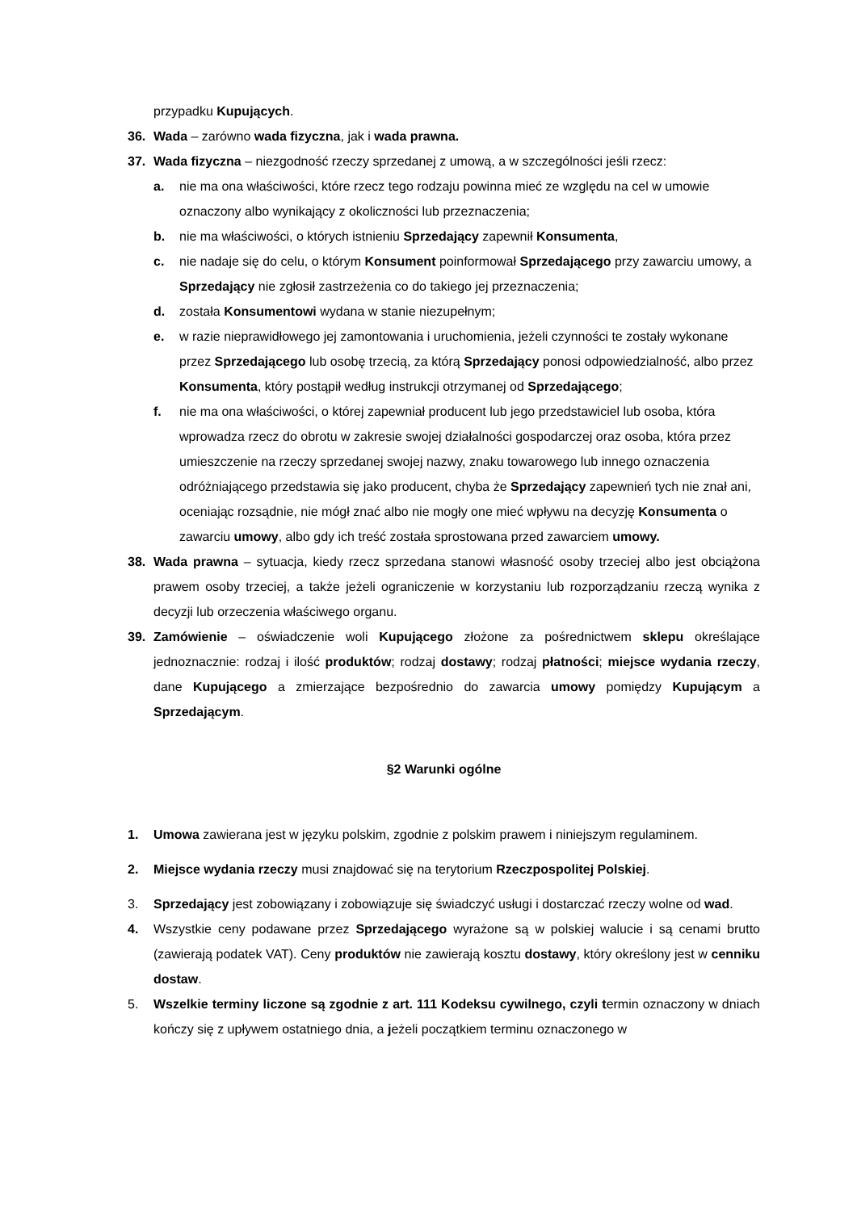przypadku Kupujących.
36. Wada – zarówno wada fizyczna, jak i wada prawna.
37. Wada fizyczna – niezgodność rzeczy sprzedanej z umową, a w szczególności jeśli rzecz:
a. nie ma ona właściwości, które rzecz tego rodzaju powinna mieć ze względu na cel w umowie oznaczony albo wynikający z okoliczności lub przeznaczenia;
b. nie ma właściwości, o których istnieniu Sprzedający zapewnił Konsumenta,
c. nie nadaje się do celu, o którym Konsument poinformował Sprzedającego przy zawarciu umowy, a Sprzedający nie zgłosił zastrzeżenia co do takiego jej przeznaczenia;
d. została Konsumentowi wydana w stanie niezupełnym;
e. w razie nieprawidłowego jej zamontowania i uruchomienia, jeżeli czynności te zostały wykonane przez Sprzedającego lub osobę trzecią, za którą Sprzedający ponosi odpowiedzialność, albo przez Konsumenta, który postąpił według instrukcji otrzymanej od Sprzedającego;
f. nie ma ona właściwości, o której zapewniał producent lub jego przedstawiciel lub osoba, która wprowadza rzecz do obrotu w zakresie swojej działalności gospodarczej oraz osoba, która przez umieszczenie na rzeczy sprzedanej swojej nazwy, znaku towarowego lub innego oznaczenia odróżniającego przedstawia się jako producent, chyba że Sprzedający zapewnień tych nie znał ani, oceniając rozsądnie, nie mógł znać albo nie mogły one mieć wpływu na decyzję Konsumenta o zawarciu umowy, albo gdy ich treść została sprostowana przed zawarciem umowy.
38. Wada prawna – sytuacja, kiedy rzecz sprzedana stanowi własność osoby trzeciej albo jest obciążona prawem osoby trzeciej, a także jeżeli ograniczenie w korzystaniu lub rozporządzaniu rzeczą wynika z decyzji lub orzeczenia właściwego organu.
39. Zamówienie – oświadczenie woli Kupującego złożone za pośrednictwem sklepu określające jednoznacznie: rodzaj i ilość produktów; rodzaj dostawy; rodzaj płatności; miejsce wydania rzeczy, dane Kupującego a zmierzające bezpośrednio do zawarcia umowy pomiędzy Kupującym a Sprzedającym.
§2 Warunki ogólne
1. Umowa zawierana jest w języku polskim, zgodnie z polskim prawem i niniejszym regulaminem.
2. Miejsce wydania rzeczy musi znajdować się na terytorium Rzeczpospolitej Polskiej.
3. Sprzedający jest zobowiązany i zobowiązuje się świadczyć usługi i dostarczać rzeczy wolne od wad.
4. Wszystkie ceny podawane przez Sprzedającego wyrażone są w polskiej walucie i są cenami brutto (zawierają podatek VAT). Ceny produktów nie zawierają kosztu dostawy, który określony jest w cenniku dostaw.
5. Wszelkie terminy liczone są zgodnie z art. 111 Kodeksu cywilnego, czyli termin oznaczony w dniach kończy się z upływem ostatniego dnia, a jeżeli początkiem terminu oznaczonego w